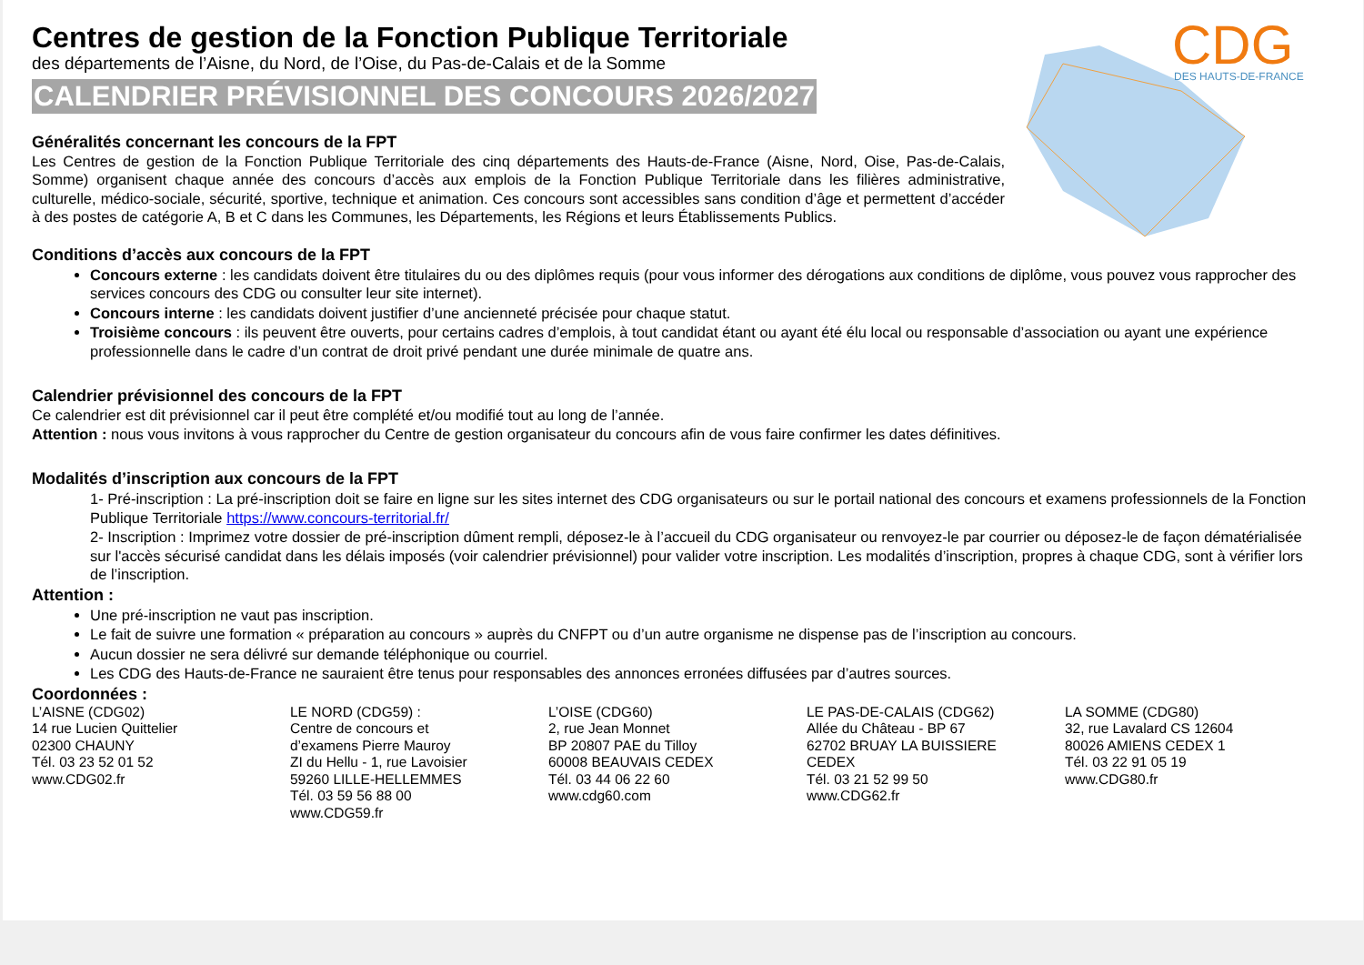CDG
DES HAUTS-DE-FRANCE
Centres de gestion de la Fonction Publique Territoriale
des départements de l’Aisne, du Nord, de l’Oise, du Pas-de-Calais et de la Somme
CALENDRIER PRÉVISIONNEL DES CONCOURS 2026/2027
Généralités concernant les concours de la FPT
Les Centres de gestion de la Fonction Publique Territoriale des cinq départements des Hauts-de-France (Aisne, Nord, Oise, Pas-de-Calais, Somme) organisent chaque année des concours d’accès aux emplois de la Fonction Publique Territoriale dans les filières administrative, culturelle, médico-sociale, sécurité, sportive, technique et animation. Ces concours sont accessibles sans condition d’âge et permettent d’accéder à des postes de catégorie A, B et C dans les Communes, les Départements, les Régions et leurs Établissements Publics.
Conditions d’accès aux concours de la FPT
Concours externe : les candidats doivent être titulaires du ou des diplômes requis (pour vous informer des dérogations aux conditions de diplôme, vous pouvez vous rapprocher des services concours des CDG ou consulter leur site internet).
Concours interne : les candidats doivent justifier d’une ancienneté précisée pour chaque statut.
Troisième concours : ils peuvent être ouverts, pour certains cadres d’emplois, à tout candidat étant ou ayant été élu local ou responsable d’association ou ayant une expérience professionnelle dans le cadre d’un contrat de droit privé pendant une durée minimale de quatre ans.
Calendrier prévisionnel des concours de la FPT
Ce calendrier est dit prévisionnel car il peut être complété et/ou modifié tout au long de l’année.
Attention : nous vous invitons à vous rapprocher du Centre de gestion organisateur du concours afin de vous faire confirmer les dates définitives.
Modalités d’inscription aux concours de la FPT
1- Pré-inscription : La pré-inscription doit se faire en ligne sur les sites internet des CDG organisateurs ou sur le portail national des concours et examens professionnels de la Fonction Publique Territoriale https://www.concours-territorial.fr/
2- Inscription : Imprimez votre dossier de pré-inscription dûment rempli, déposez-le à l’accueil du CDG organisateur ou renvoyez-le par courrier ou déposez-le de façon dématérialisée sur l'accès sécurisé candidat dans les délais imposés (voir calendrier prévisionnel) pour valider votre inscription. Les modalités d’inscription, propres à chaque CDG, sont à vérifier lors de l’inscription.
Attention :
Une pré-inscription ne vaut pas inscription.
Le fait de suivre une formation « préparation au concours » auprès du CNFPT ou d’un autre organisme ne dispense pas de l’inscription au concours.
Aucun dossier ne sera délivré sur demande téléphonique ou courriel.
Les CDG des Hauts-de-France ne sauraient être tenus pour responsables des annonces erronées diffusées par d’autres sources.
Coordonnées :
L’AISNE (CDG02)
14 rue Lucien Quittelier
02300 CHAUNY
Tél. 03 23 52 01 52
www.CDG02.fr
LE NORD (CDG59) :
Centre de concours et
d’examens Pierre Mauroy
ZI du Hellu - 1, rue Lavoisier
59260 LILLE-HELLEMMES
Tél. 03 59 56 88 00
www.CDG59.fr
L’OISE (CDG60)
2, rue Jean Monnet
BP 20807 PAE du Tilloy
60008 BEAUVAIS CEDEX
Tél. 03 44 06 22 60
www.cdg60.com
LE PAS-DE-CALAIS (CDG62)
Allée du Château - BP 67
62702 BRUAY LA BUISSIERE
CEDEX
Tél. 03 21 52 99 50
www.CDG62.fr
LA SOMME (CDG80)
32, rue Lavalard CS 12604
80026 AMIENS CEDEX 1
Tél. 03 22 91 05 19
www.CDG80.fr